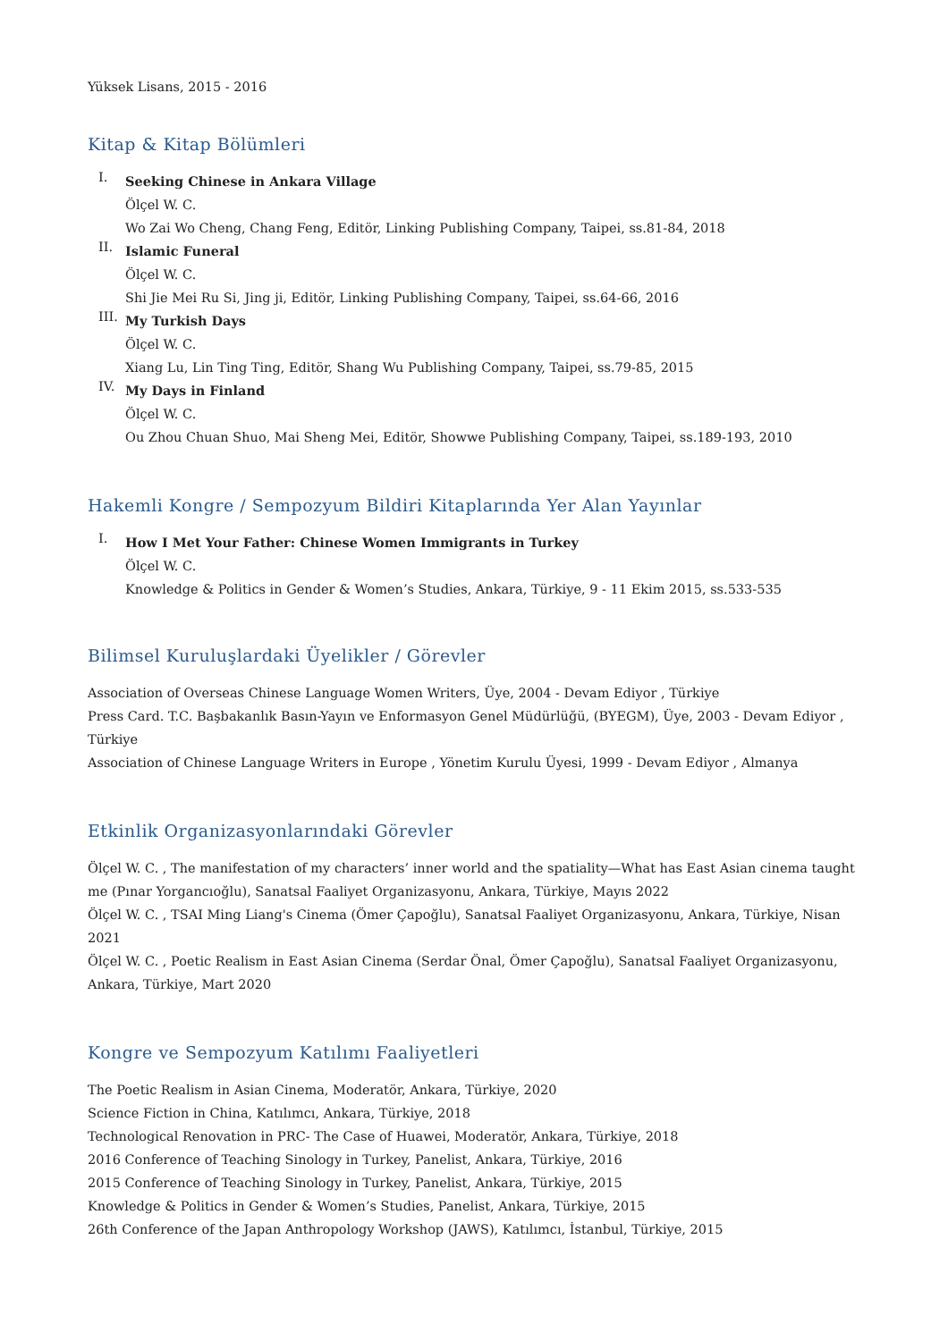Yüksek Lisans, 2015 - 2016
Kitap & Kitap Bölümleri
I.
Seeking Chinese in Ankara Village
Ölçel W. C.
Wo Zai Wo Cheng, Chang Feng, Editör, Linking Publishing Company, Taipei, ss.81-84, 2018
II.
Islamic Funeral
Ölçel W. C.
Shi Jie Mei Ru Si, Jing ji, Editör, Linking Publishing Company, Taipei, ss.64-66, 2016
III.
My Turkish Days
Ölçel W. C.
Xiang Lu, Lin Ting Ting, Editör, Shang Wu Publishing Company, Taipei, ss.79-85, 2015
IV.
My Days in Finland
Ölçel W. C.
Ou Zhou Chuan Shuo, Mai Sheng Mei, Editör, Showwe Publishing Company, Taipei, ss.189-193, 2010
Hakemli Kongre / Sempozyum Bildiri Kitaplarında Yer Alan Yayınlar
I.
How I Met Your Father: Chinese Women Immigrants in Turkey
Ölçel W. C.
Knowledge & Politics in Gender & Women’s Studies, Ankara, Türkiye, 9 - 11 Ekim 2015, ss.533-535
Bilimsel Kuruluşlardaki Üyelikler / Görevler
Association of Overseas Chinese Language Women Writers, Üye, 2004 - Devam Ediyor , Türkiye
Press Card. T.C. Başbakanlık Basın-Yayın ve Enformasyon Genel Müdürlüğü, (BYEGM), Üye, 2003 - Devam Ediyor , Türkiye
Association of Chinese Language Writers in Europe , Yönetim Kurulu Üyesi, 1999 - Devam Ediyor , Almanya
Etkinlik Organizasyonlarındaki Görevler
Ölçel W. C. , The manifestation of my characters’ inner world and the spatiality—What has East Asian cinema taught me (Pınar Yorgancıoğlu), Sanatsal Faaliyet Organizasyonu, Ankara, Türkiye, Mayıs 2022
Ölçel W. C. , TSAI Ming Liang's Cinema (Ömer Çapoğlu), Sanatsal Faaliyet Organizasyonu, Ankara, Türkiye, Nisan 2021
Ölçel W. C. , Poetic Realism in East Asian Cinema (Serdar Önal, Ömer Çapoğlu), Sanatsal Faaliyet Organizasyonu, Ankara, Türkiye, Mart 2020
Kongre ve Sempozyum Katılımı Faaliyetleri
The Poetic Realism in Asian Cinema, Moderatör, Ankara, Türkiye, 2020
Science Fiction in China, Katılımcı, Ankara, Türkiye, 2018
Technological Renovation in PRC- The Case of Huawei, Moderatör, Ankara, Türkiye, 2018
2016 Conference of Teaching Sinology in Turkey, Panelist, Ankara, Türkiye, 2016
2015 Conference of Teaching Sinology in Turkey, Panelist, Ankara, Türkiye, 2015
Knowledge & Politics in Gender & Women’s Studies, Panelist, Ankara, Türkiye, 2015
26th Conference of the Japan Anthropology Workshop (JAWS), Katılımcı, İstanbul, Türkiye, 2015